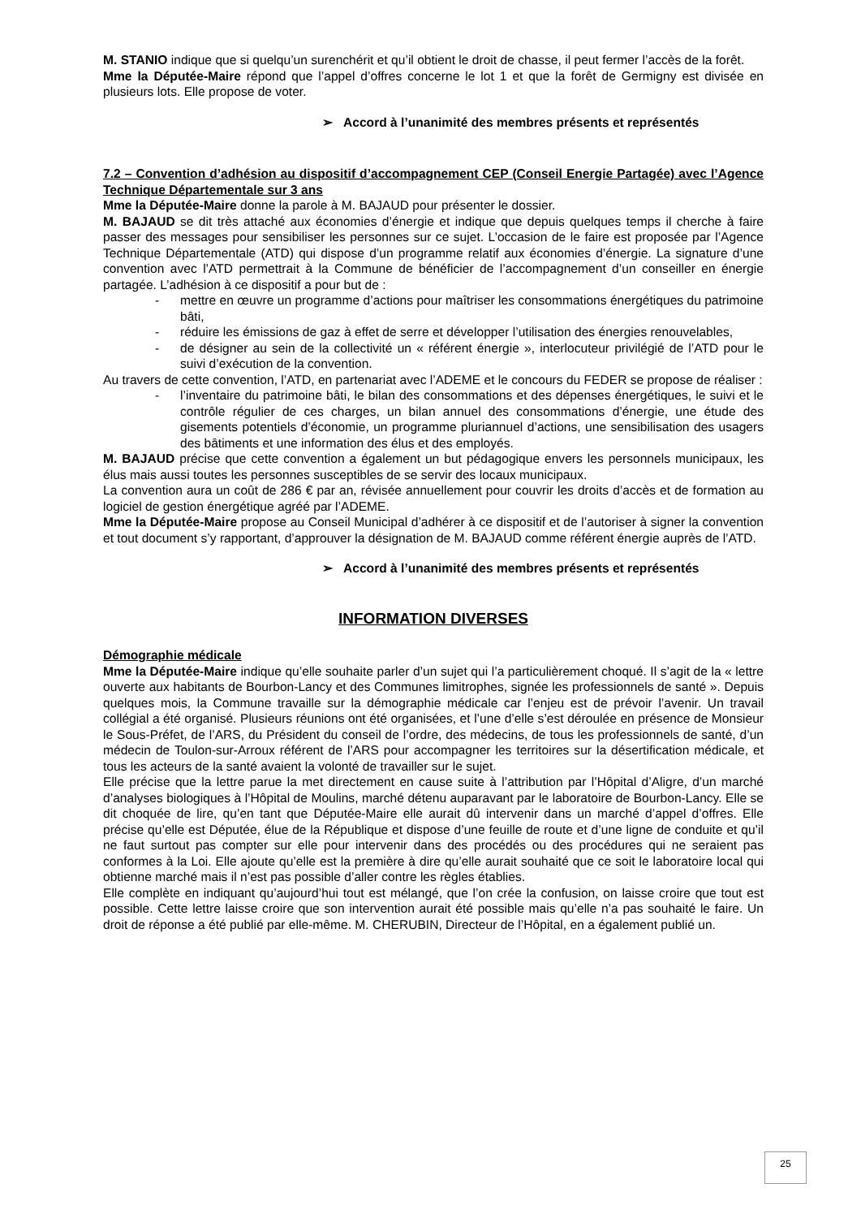M. STANIO indique que si quelqu’un surenchérit et qu’il obtient le droit de chasse, il peut fermer l’accès de la forêt.
Mme la Députée-Maire répond que l’appel d’offres concerne le lot 1 et que la forêt de Germigny est divisée en plusieurs lots. Elle propose de voter.
➢ Accord à l’unanimité des membres présents et représentés
7.2 – Convention d’adhésion au dispositif d’accompagnement CEP (Conseil Energie Partagée) avec l’Agence Technique Départementale sur 3 ans
Mme la Députée-Maire donne la parole à M. BAJAUD pour présenter le dossier.
M. BAJAUD se dit très attaché aux économies d’énergie et indique que depuis quelques temps il cherche à faire passer des messages pour sensibiliser les personnes sur ce sujet. L’occasion de le faire est proposée par l’Agence Technique Départementale (ATD) qui dispose d’un programme relatif aux économies d’énergie. La signature d’une convention avec l’ATD permettrait à la Commune de bénéficier de l’accompagnement d’un conseiller en énergie partagée. L’adhésion à ce dispositif a pour but de :
- mettre en œuvre un programme d’actions pour maîtriser les consommations énergétiques du patrimoine bâti,
- réduire les émissions de gaz à effet de serre et développer l’utilisation des énergies renouvelables,
- de désigner au sein de la collectivité un « référent énergie », interlocuteur privilégié de l’ATD pour le suivi d’exécution de la convention.
Au travers de cette convention, l’ATD, en partenariat avec l’ADEME et le concours du FEDER se propose de réaliser :
- l’inventaire du patrimoine bâti, le bilan des consommations et des dépenses énergétiques, le suivi et le contrôle régulier de ces charges, un bilan annuel des consommations d’énergie, une étude des gisements potentiels d’économie, un programme pluriannuel d’actions, une sensibilisation des usagers des bâtiments et une information des élus et des employés.
M. BAJAUD précise que cette convention a également un but pédagogique envers les personnels municipaux, les élus mais aussi toutes les personnes susceptibles de se servir des locaux municipaux.
La convention aura un coût de 286 € par an, révisée annuellement pour couvrir les droits d’accès et de formation au logiciel de gestion énergétique agréé par l’ADEME.
Mme la Députée-Maire propose au Conseil Municipal d’adhérer à ce dispositif et de l’autoriser à signer la convention et tout document s’y rapportant, d’approuver la désignation de M. BAJAUD comme référent énergie auprès de l’ATD.
➢ Accord à l’unanimité des membres présents et représentés
INFORMATION DIVERSES
Démographie médicale
Mme la Députée-Maire indique qu’elle souhaite parler d’un sujet qui l’a particulièrement choqué. Il s’agit de la « lettre ouverte aux habitants de Bourbon-Lancy et des Communes limitrophes, signée les professionnels de santé ». Depuis quelques mois, la Commune travaille sur la démographie médicale car l’enjeu est de prévoir l’avenir. Un travail collégial a été organisé. Plusieurs réunions ont été organisées, et l’une d’elle s’est déroulée en présence de Monsieur le Sous-Préfet, de l’ARS, du Président du conseil de l’ordre, des médecins, de tous les professionnels de santé, d’un médecin de Toulon-sur-Arroux référent de l’ARS pour accompagner les territoires sur la désertification médicale, et tous les acteurs de la santé avaient la volonté de travailler sur le sujet.
Elle précise que la lettre parue la met directement en cause suite à l’attribution par l’Hôpital d’Aligre, d’un marché d’analyses biologiques à l’Hôpital de Moulins, marché détenu auparavant par le laboratoire de Bourbon-Lancy. Elle se dit choquée de lire, qu’en tant que Députée-Maire elle aurait dû intervenir dans un marché d’appel d’offres. Elle précise qu’elle est Députée, élue de la République et dispose d’une feuille de route et d’une ligne de conduite et qu’il ne faut surtout pas compter sur elle pour intervenir dans des procédés ou des procédures qui ne seraient pas conformes à la Loi. Elle ajoute qu’elle est la première à dire qu’elle aurait souhaité que ce soit le laboratoire local qui obtienne marché mais il n’est pas possible d’aller contre les règles établies.
Elle complète en indiquant qu’aujourd’hui tout est mélangé, que l’on crée la confusion, on laisse croire que tout est possible. Cette lettre laisse croire que son intervention aurait été possible mais qu’elle n’a pas souhaité le faire. Un droit de réponse a été publié par elle-même. M. CHERUBIN, Directeur de l’Hôpital, en a également publié un.
25